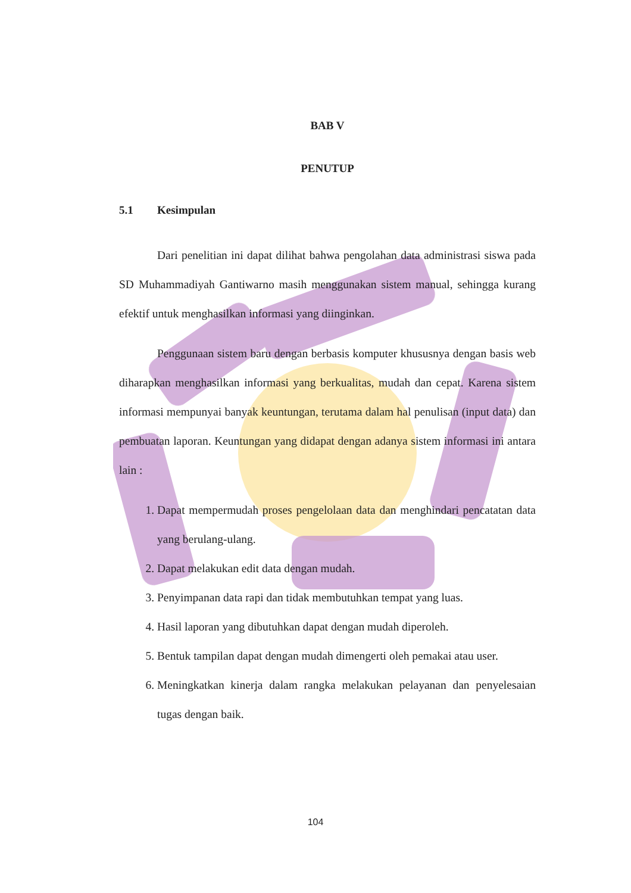BAB V
PENUTUP
5.1 Kesimpulan
Dari penelitian ini dapat dilihat bahwa pengolahan data administrasi siswa pada SD Muhammadiyah Gantiwarno masih menggunakan sistem manual, sehingga kurang efektif untuk menghasilkan informasi yang diinginkan.
Penggunaan sistem baru dengan berbasis komputer khususnya dengan basis web diharapkan menghasilkan informasi yang berkualitas, mudah dan cepat. Karena sistem informasi mempunyai banyak keuntungan, terutama dalam hal penulisan (input data) dan pembuatan laporan. Keuntungan yang didapat dengan adanya sistem informasi ini antara lain :
1. Dapat mempermudah proses pengelolaan data dan menghindari pencatatan data yang berulang-ulang.
2. Dapat melakukan edit data dengan mudah.
3. Penyimpanan data rapi dan tidak membutuhkan tempat yang luas.
4. Hasil laporan yang dibutuhkan dapat dengan mudah diperoleh.
5. Bentuk tampilan dapat dengan mudah dimengerti oleh pemakai atau user.
6. Meningkatkan kinerja dalam rangka melakukan pelayanan dan penyelesaian tugas dengan baik.
104